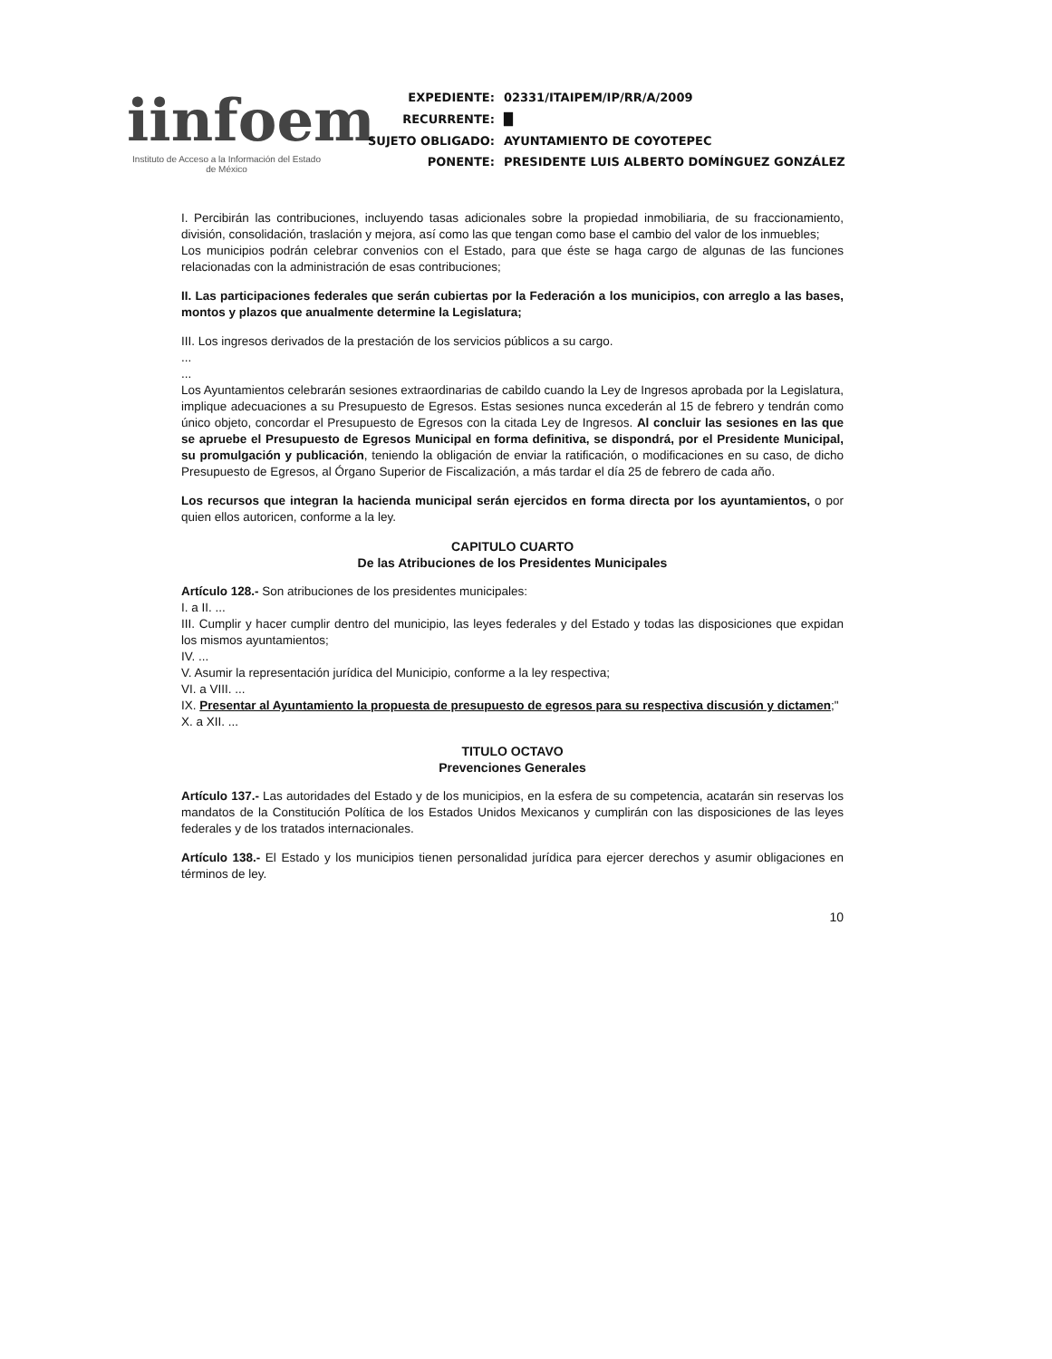iinfoem
Instituto de Acceso a la Información del Estado de México
| EXPEDIENTE: | 02331/ITAIPEM/IP/RR/A/2009 |
| RECURRENTE: | █ |
| SUJETO OBLIGADO: | AYUNTAMIENTO DE COYOTEPEC |
| PONENTE: | PRESIDENTE LUIS ALBERTO DOMÍNGUEZ GONZÁLEZ |
I. Percibirán las contribuciones, incluyendo tasas adicionales sobre la propiedad inmobiliaria, de su fraccionamiento, división, consolidación, traslación y mejora, así como las que tengan como base el cambio del valor de los inmuebles;
Los municipios podrán celebrar convenios con el Estado, para que éste se haga cargo de algunas de las funciones relacionadas con la administración de esas contribuciones;
II. Las participaciones federales que serán cubiertas por la Federación a los municipios, con arreglo a las bases, montos y plazos que anualmente determine la Legislatura;
III. Los ingresos derivados de la prestación de los servicios públicos a su cargo.
...
...
Los Ayuntamientos celebrarán sesiones extraordinarias de cabildo cuando la Ley de Ingresos aprobada por la Legislatura, implique adecuaciones a su Presupuesto de Egresos. Estas sesiones nunca excederán al 15 de febrero y tendrán como único objeto, concordar el Presupuesto de Egresos con la citada Ley de Ingresos. Al concluir las sesiones en las que se apruebe el Presupuesto de Egresos Municipal en forma definitiva, se dispondrá, por el Presidente Municipal, su promulgación y publicación, teniendo la obligación de enviar la ratificación, o modificaciones en su caso, de dicho Presupuesto de Egresos, al Órgano Superior de Fiscalización, a más tardar el día 25 de febrero de cada año.
Los recursos que integran la hacienda municipal serán ejercidos en forma directa por los ayuntamientos, o por quien ellos autoricen, conforme a la ley.
CAPITULO CUARTO
De las Atribuciones de los Presidentes Municipales
Artículo 128.- Son atribuciones de los presidentes municipales:
I. a II. ...
III. Cumplir y hacer cumplir dentro del municipio, las leyes federales y del Estado y todas las disposiciones que expidan los mismos ayuntamientos;
IV. ...
V. Asumir la representación jurídica del Municipio, conforme a la ley respectiva;
VI. a VIII. ...
IX. Presentar al Ayuntamiento la propuesta de presupuesto de egresos para su respectiva discusión y dictamen;"
X. a XII. ...
TITULO OCTAVO
Prevenciones Generales
Artículo 137.- Las autoridades del Estado y de los municipios, en la esfera de su competencia, acatarán sin reservas los mandatos de la Constitución Política de los Estados Unidos Mexicanos y cumplirán con las disposiciones de las leyes federales y de los tratados internacionales.
Artículo 138.- El Estado y los municipios tienen personalidad jurídica para ejercer derechos y asumir obligaciones en términos de ley.
10